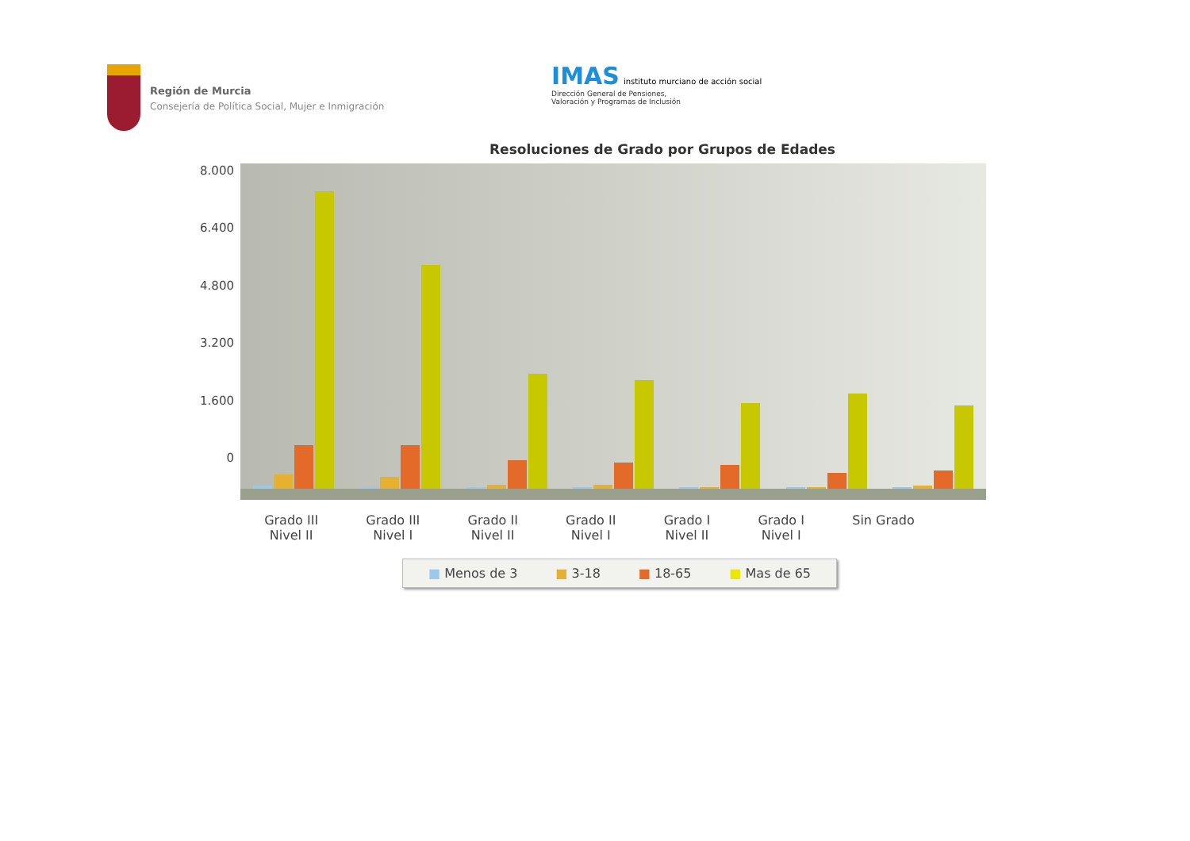Región de Murcia
Consejería de Política Social, Mujer e Inmigración
IMAS instituto murciano de acción social
Dirección General de Pensiones,
Valoración y Programas de Inclusión
Resoluciones de Grado por Grupos de Edades
8.000
6.400
4.800
3.200
1.600
0
Grado III
Nivel II Grado III
Nivel I Grado II
Nivel II Grado II
Nivel I Grado I
Nivel II Grado I
Nivel I Sin Grado
■ Menos de 3 ■ 3-18 ■ 18-65 ■ Mas de 65